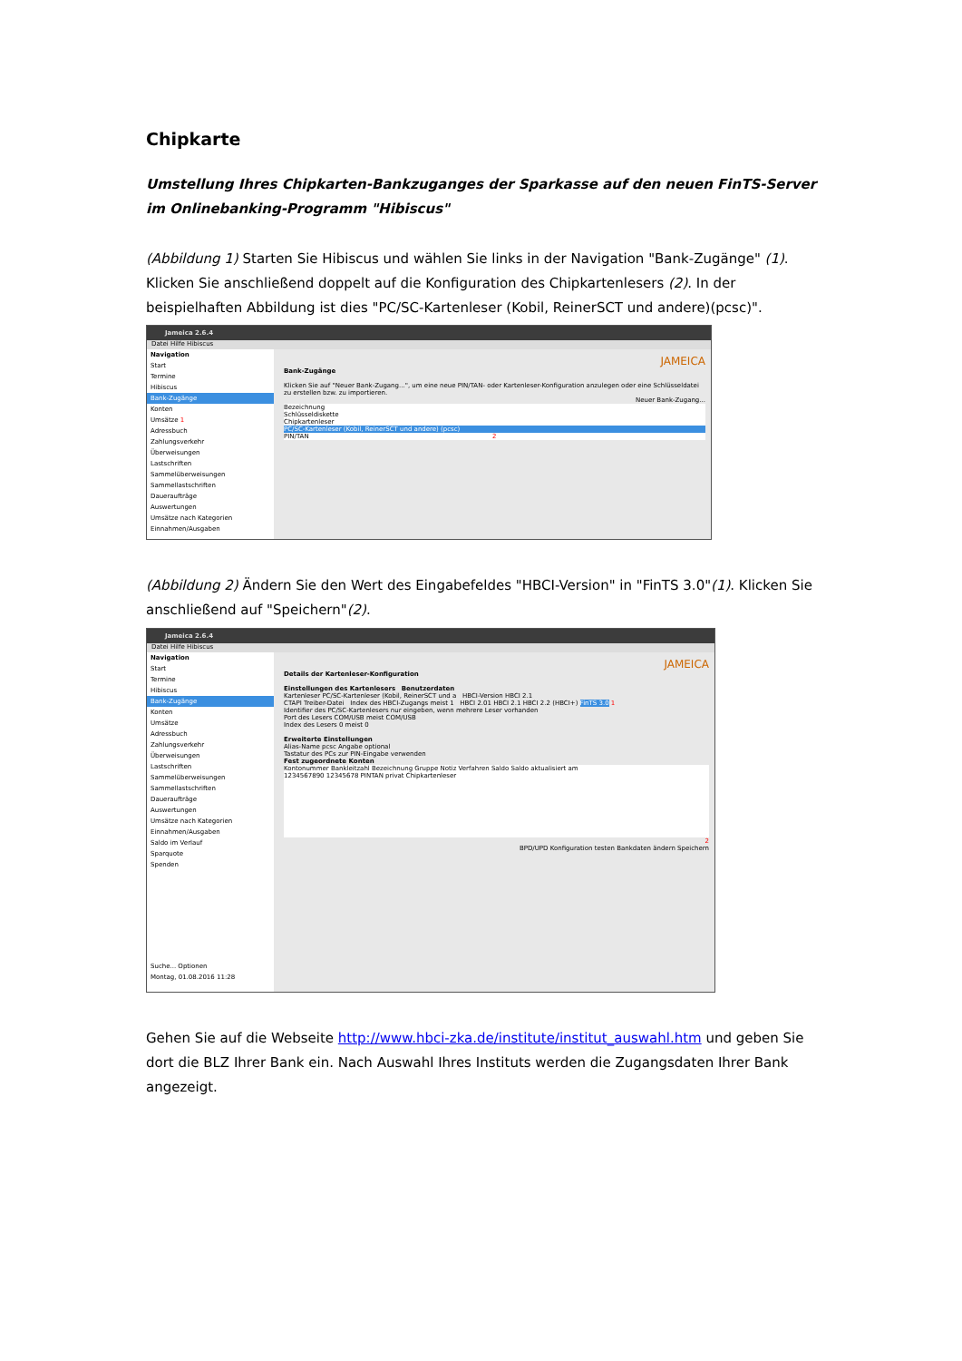Chipkarte
Umstellung Ihres Chipkarten-Bankzuganges der Sparkasse auf den neuen FinTS-Server im Onlinebanking-Programm "Hibiscus"
(Abbildung 1) Starten Sie Hibiscus und wählen Sie links in der Navigation "Bank-Zugänge" (1). Klicken Sie anschließend doppelt auf die Konfiguration des Chipkartenlesers (2). In der beispielhaften Abbildung ist dies "PC/SC-Kartenleser (Kobil, ReinerSCT und andere)(pcsc)".
Jameica 2.6.4
Datei Hilfe Hibiscus
Navigation
Start
Termine
Hibiscus
Bank-Zugänge
Konten
Umsätze 1
Adressbuch
Zahlungsverkehr
Überweisungen
Lastschriften
Sammelüberweisungen
Sammellastschriften
Daueraufträge
Auswertungen
Umsätze nach Kategorien
Einnahmen/Ausgaben
JAMEICA
Bank-Zugänge
Klicken Sie auf "Neuer Bank-Zugang...", um eine neue PIN/TAN- oder Kartenleser-Konfiguration anzulegen oder eine Schlüsseldatei zu erstellen bzw. zu importieren.
Neuer Bank-Zugang...
Bezeichnung
Schlüsseldiskette
Chipkartenleser
PC/SC-Kartenleser (Kobil, ReinerSCT und andere) (pcsc)
PIN/TAN 2
(Abbildung 2) Ändern Sie den Wert des Eingabefeldes "HBCI-Version" in "FinTS 3.0"(1). Klicken Sie anschließend auf "Speichern"(2).
Jameica 2.6.4
Datei Hilfe Hibiscus
Navigation
Start
Termine
Hibiscus
Bank-Zugänge
Konten
Umsätze
Adressbuch
Zahlungsverkehr
Überweisungen
Lastschriften
Sammelüberweisungen
Sammellastschriften
Daueraufträge
Auswertungen
Umsätze nach Kategorien
Einnahmen/Ausgaben
Saldo im Verlauf
Sparquote
Spenden
Suche... Optionen
Montag, 01.08.2016 11:28
JAMEICA
Details der Kartenleser-Konfiguration
Einstellungen des Kartenlesers Benutzerdaten
Kartenleser PC/SC-Kartenleser (Kobil, ReinerSCT und a HBCI-Version HBCI 2.1
CTAPI Treiber-Datei Index des HBCI-Zugangs meist 1 HBCI 2.01 HBCI 2.1 HBCI 2.2 (HBCI+) FinTS 3.0 1
Identifier des PC/SC-Kartenlesers nur eingeben, wenn mehrere Leser vorhanden
Port des Lesers COM/USB meist COM/USB
Index des Lesers 0 meist 0
Erweiterte Einstellungen
Alias-Name pcsc Angabe optional
Tastatur des PCs zur PIN-Eingabe verwenden
Fest zugeordnete Konten
Kontonummer Bankleitzahl Bezeichnung Gruppe Notiz Verfahren Saldo Saldo aktualisiert am
1234567890 12345678 PINTAN privat Chipkartenleser
2
BPD/UPD Konfiguration testen Bankdaten ändern Speichern
Gehen Sie auf die Webseite http://www.hbci-zka.de/institute/institut_auswahl.htm und geben Sie dort die BLZ Ihrer Bank ein. Nach Auswahl Ihres Instituts werden die Zugangsdaten Ihrer Bank angezeigt.